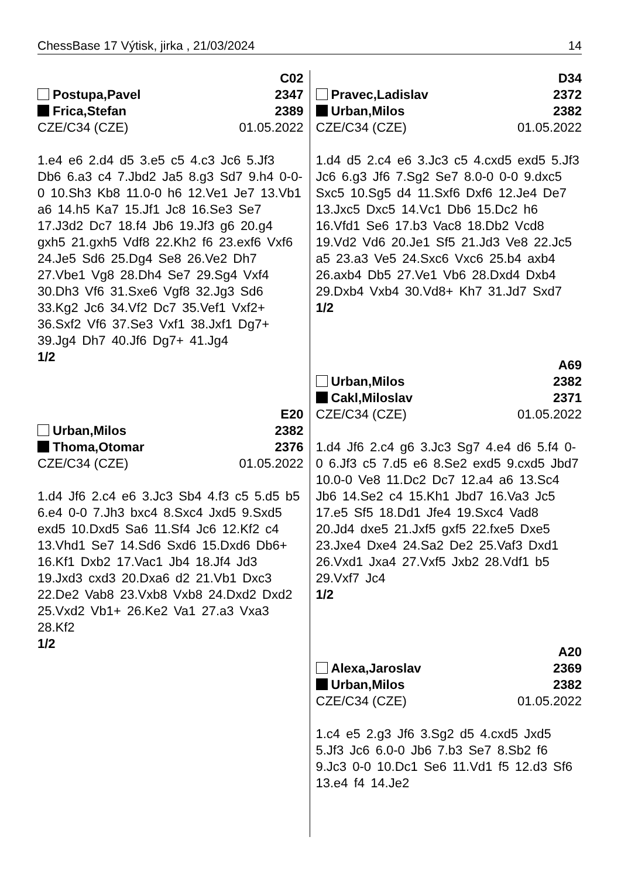ChessBase 17 Výtisk, jirka , 21/03/2024 14
C02
Postupa,Pavel 2347
Frica,Stefan 2389
CZE/C34 (CZE) 01.05.2022
1.e4 e6 2.d4 d5 3.e5 c5 4.c3 Jc6 5.Jf3 Db6 6.a3 c4 7.Jbd2 Ja5 8.g3 Sd7 9.h4 0-0-0 10.Sh3 Kb8 11.0-0 h6 12.Ve1 Je7 13.Vb1 a6 14.h5 Ka7 15.Jf1 Jc8 16.Se3 Se7 17.J3d2 Dc7 18.f4 Jb6 19.Jf3 g6 20.g4 gxh5 21.gxh5 Vdf8 22.Kh2 f6 23.exf6 Vxf6 24.Je5 Sd6 25.Dg4 Se8 26.Ve2 Dh7 27.Vbe1 Vg8 28.Dh4 Se7 29.Sg4 Vxf4 30.Dh3 Vf6 31.Sxe6 Vgf8 32.Jg3 Sd6 33.Kg2 Jc6 34.Vf2 Dc7 35.Vef1 Vxf2+ 36.Sxf2 Vf6 37.Se3 Vxf1 38.Jxf1 Dg7+ 39.Jg4 Dh7 40.Jf6 Dg7+ 41.Jg4
1/2
E20
Urban,Milos 2382
Thoma,Otomar 2376
CZE/C34 (CZE) 01.05.2022
1.d4 Jf6 2.c4 e6 3.Jc3 Sb4 4.f3 c5 5.d5 b5 6.e4 0-0 7.Jh3 bxc4 8.Sxc4 Jxd5 9.Sxd5 exd5 10.Dxd5 Sa6 11.Sf4 Jc6 12.Kf2 c4 13.Vhd1 Se7 14.Sd6 Sxd6 15.Dxd6 Db6+ 16.Kf1 Dxb2 17.Vac1 Jb4 18.Jf4 Jd3 19.Jxd3 cxd3 20.Dxa6 d2 21.Vb1 Dxc3 22.De2 Vab8 23.Vxb8 Vxb8 24.Dxd2 Dxd2 25.Vxd2 Vb1+ 26.Ke2 Va1 27.a3 Vxa3 28.Kf2
1/2
D34
Pravec,Ladislav 2372
Urban,Milos 2382
CZE/C34 (CZE) 01.05.2022
1.d4 d5 2.c4 e6 3.Jc3 c5 4.cxd5 exd5 5.Jf3 Jc6 6.g3 Jf6 7.Sg2 Se7 8.0-0 0-0 9.dxc5 Sxc5 10.Sg5 d4 11.Sxf6 Dxf6 12.Je4 De7 13.Jxc5 Dxc5 14.Vc1 Db6 15.Dc2 h6 16.Vfd1 Se6 17.b3 Vac8 18.Db2 Vcd8 19.Vd2 Vd6 20.Je1 Sf5 21.Jd3 Ve8 22.Jc5 a5 23.a3 Ve5 24.Sxc6 Vxc6 25.b4 axb4 26.axb4 Db5 27.Ve1 Vb6 28.Dxd4 Dxb4 29.Dxb4 Vxb4 30.Vd8+ Kh7 31.Jd7 Sxd7
1/2
A69
Urban,Milos 2382
Cakl,Miloslav 2371
CZE/C34 (CZE) 01.05.2022
1.d4 Jf6 2.c4 g6 3.Jc3 Sg7 4.e4 d6 5.f4 0-0 6.Jf3 c5 7.d5 e6 8.Se2 exd5 9.cxd5 Jbd7 10.0-0 Ve8 11.Dc2 Dc7 12.a4 a6 13.Sc4 Jb6 14.Se2 c4 15.Kh1 Jbd7 16.Va3 Jc5 17.e5 Sf5 18.Dd1 Jfe4 19.Sxc4 Vad8 20.Jd4 dxe5 21.Jxf5 gxf5 22.fxe5 Dxe5 23.Jxe4 Dxe4 24.Sa2 De2 25.Vaf3 Dxd1 26.Vxd1 Jxa4 27.Vxf5 Jxb2 28.Vdf1 b5 29.Vxf7 Jc4
1/2
A20
Alexa,Jaroslav 2369
Urban,Milos 2382
CZE/C34 (CZE) 01.05.2022
1.c4 e5 2.g3 Jf6 3.Sg2 d5 4.cxd5 Jxd5 5.Jf3 Jc6 6.0-0 Jb6 7.b3 Se7 8.Sb2 f6 9.Jc3 0-0 10.Dc1 Se6 11.Vd1 f5 12.d3 Sf6 13.e4 f4 14.Je2